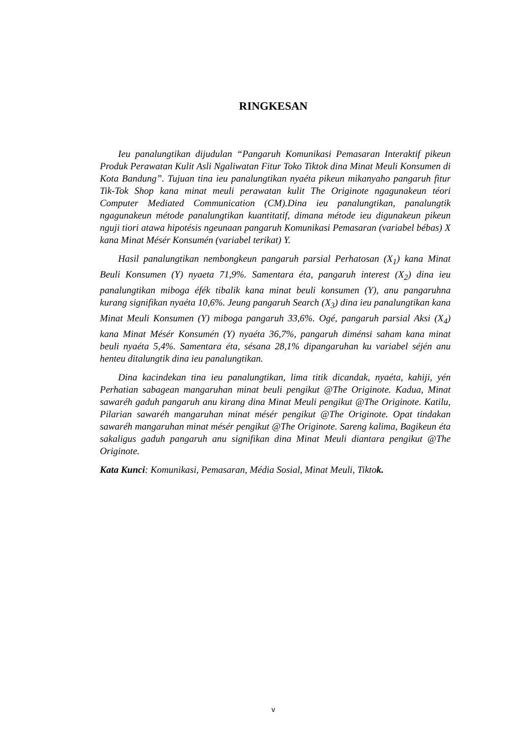RINGKESAN
Ieu panalungtikan dijudulan “Pangaruh Komunikasi Pemasaran Interaktif pikeun Produk Perawatan Kulit Asli Ngaliwatan Fitur Toko Tiktok dina Minat Meuli Konsumen di Kota Bandung”. Tujuan tina ieu panalungtikan nyaéta pikeun mikanyaho pangaruh fitur Tik-Tok Shop kana minat meuli perawatan kulit The Originote ngagunakeun téori Computer Mediated Communication (CM).Dina ieu panalungtikan, panalungtik ngagunakeun métode panalungtikan kuantitatif, dimana métode ieu digunakeun pikeun nguji tiori atawa hipotésis ngeunaan pangaruh Komunikasi Pemasaran (variabel bébas) X kana Minat Mésér Konsumén (variabel terikat) Y.
Hasil panalungtikan nembongkeun pangaruh parsial Perhatosan (X<sub>1</sub>) kana Minat Beuli Konsumen (Y) nyaeta 71,9%. Samentara éta, pangaruh interest (X<sub>2</sub>) dina ieu panalungtikan miboga éfék tibalik kana minat beuli konsumen (Y), anu pangaruhna kurang signifikan nyaéta 10,6%. Jeung pangaruh Search (X<sub>3</sub>) dina ieu panalungtikan kana Minat Meuli Konsumen (Y) miboga pangaruh 33,6%. Ogé, pangaruh parsial Aksi (X<sub>4</sub>) kana Minat Mésér Konsumén (Y) nyaéta 36,7%, pangaruh diménsi saham kana minat beuli nyaéta 5,4%. Samentara éta, sésana 28,1% dipangaruhan ku variabel séjén anu henteu ditalungtik dina ieu panalungtikan.
Dina kacindekan tina ieu panalungtikan, lima titik dicandak, nyaéta, kahiji, yén Perhatian sabagean mangaruhan minat beuli pengikut @The Originote. Kadua, Minat sawaréh gaduh pangaruh anu kirang dina Minat Meuli pengikut @The Originote. Katilu, Pilarian sawaréh mangaruhan minat mésér pengikut @The Originote. Opat tindakan sawaréh mangaruhan minat mésér pengikut @The Originote. Sareng kalima, Bagikeun éta sakaligus gaduh pangaruh anu signifikan dina Minat Meuli diantara pengikut @The Originote.
Kata Kunci: Komunikasi, Pemasaran, Média Sosial, Minat Meuli, Tiktok.
v